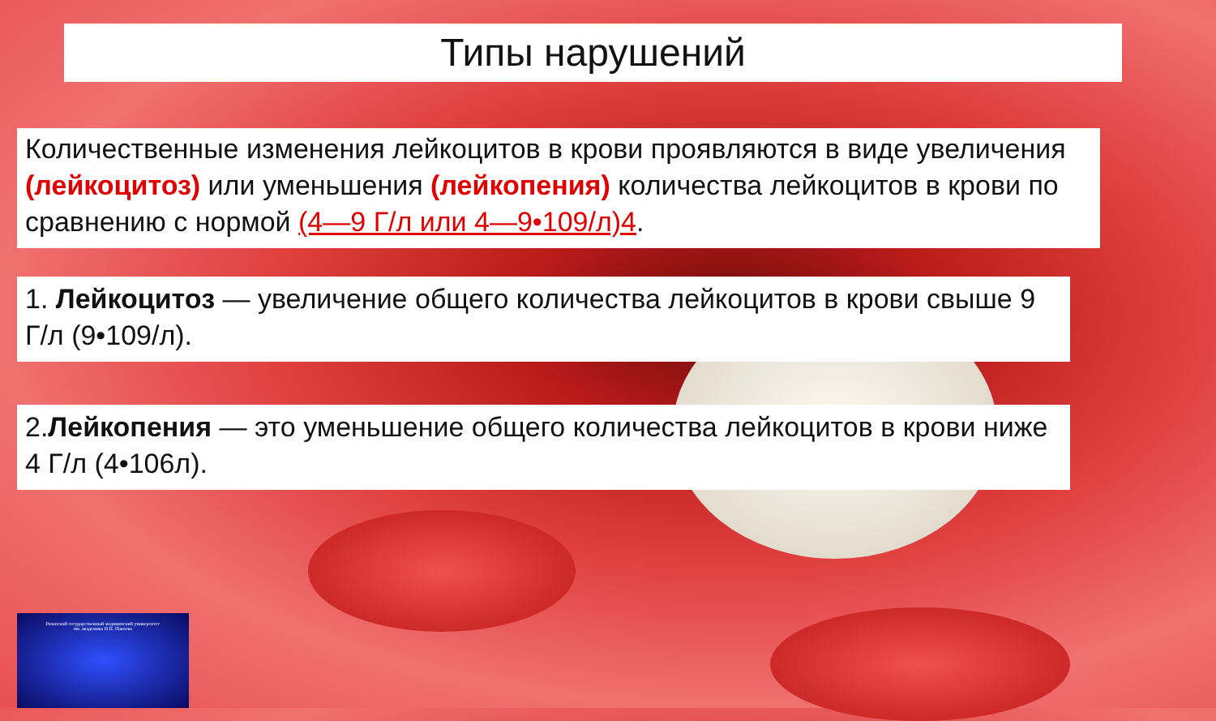Типы нарушений
Количественные изменения лейкоцитов в крови проявляются в виде увеличения (лейкоцитоз) или уменьшения (лейкопения) количества лейкоцитов в крови по сравнению с нормой (4—9 Г/л или 4—9•109/л)4.
1. Лейкоцитоз — увеличение общего количества лейкоцитов в крови свыше 9 Г/л (9•109/л).
2.Лейкопения — это уменьшение общего количества лейкоцитов в крови ниже 4 Г/л (4•106л).
Рязанский государственный медицинский университет
им. академика И.П. Павлова